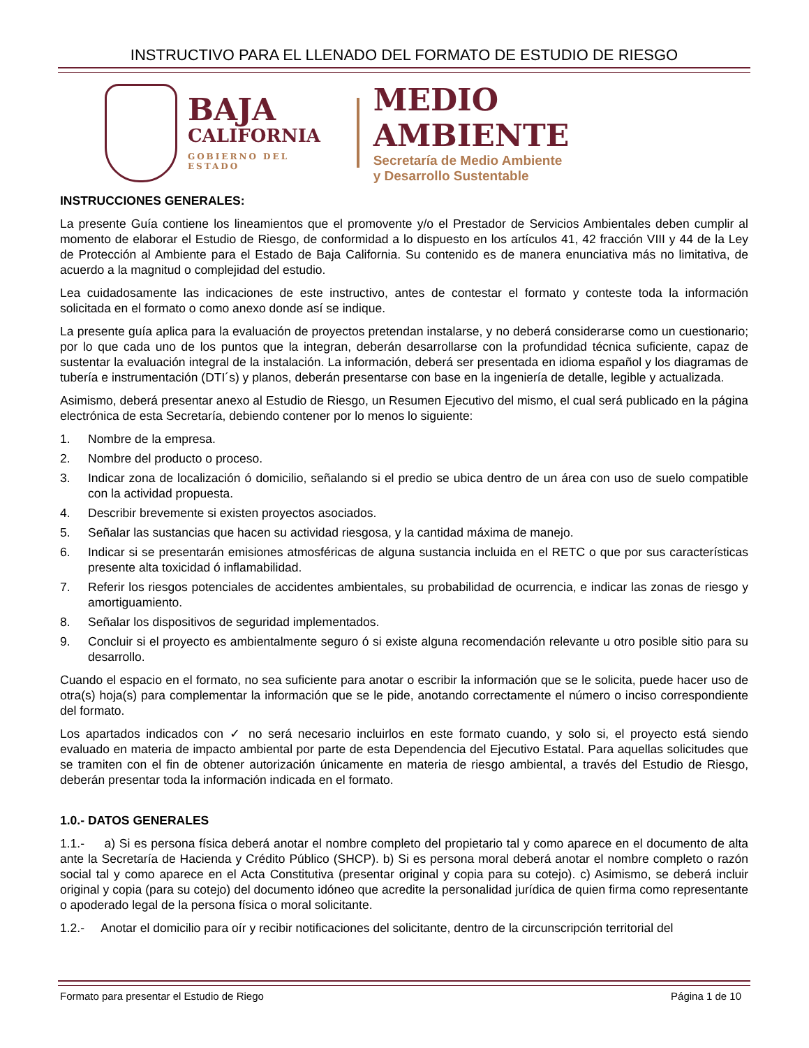INSTRUCTIVO PARA EL LLENADO DEL FORMATO DE ESTUDIO DE RIESGO
BAJA
CALIFORNIA
GOBIERNO DEL ESTADO
MEDIO AMBIENTE
Secretaría de Medio Ambiente
y Desarrollo Sustentable
INSTRUCCIONES GENERALES:
La presente Guía contiene los lineamientos que el promovente y/o el Prestador de Servicios Ambientales deben cumplir al momento de elaborar el Estudio de Riesgo, de conformidad a lo dispuesto en los artículos 41, 42 fracción VIII y 44 de la Ley de Protección al Ambiente para el Estado de Baja California. Su contenido es de manera enunciativa más no limitativa, de acuerdo a la magnitud o complejidad del estudio.
Lea cuidadosamente las indicaciones de este instructivo, antes de contestar el formato y conteste toda la información solicitada en el formato o como anexo donde así se indique.
La presente guía aplica para la evaluación de proyectos pretendan instalarse, y no deberá considerarse como un cuestionario; por lo que cada uno de los puntos que la integran, deberán desarrollarse con la profundidad técnica suficiente, capaz de sustentar la evaluación integral de la instalación. La información, deberá ser presentada en idioma español y los diagramas de tubería e instrumentación (DTI´s) y planos, deberán presentarse con base en la ingeniería de detalle, legible y actualizada.
Asimismo, deberá presentar anexo al Estudio de Riesgo, un Resumen Ejecutivo del mismo, el cual será publicado en la página electrónica de esta Secretaría, debiendo contener por lo menos lo siguiente:
1. Nombre de la empresa.
2. Nombre del producto o proceso.
3. Indicar zona de localización ó domicilio, señalando si el predio se ubica dentro de un área con uso de suelo compatible con la actividad propuesta.
4. Describir brevemente si existen proyectos asociados.
5. Señalar las sustancias que hacen su actividad riesgosa, y la cantidad máxima de manejo.
6. Indicar si se presentarán emisiones atmosféricas de alguna sustancia incluida en el RETC o que por sus características presente alta toxicidad ó inflamabilidad.
7. Referir los riesgos potenciales de accidentes ambientales, su probabilidad de ocurrencia, e indicar las zonas de riesgo y amortiguamiento.
8. Señalar los dispositivos de seguridad implementados.
9. Concluir si el proyecto es ambientalmente seguro ó si existe alguna recomendación relevante u otro posible sitio para su desarrollo.
Cuando el espacio en el formato, no sea suficiente para anotar o escribir la información que se le solicita, puede hacer uso de otra(s) hoja(s) para complementar la información que se le pide, anotando correctamente el número o inciso correspondiente del formato.
Los apartados indicados con ✓ no será necesario incluirlos en este formato cuando, y solo si, el proyecto está siendo evaluado en materia de impacto ambiental por parte de esta Dependencia del Ejecutivo Estatal. Para aquellas solicitudes que se tramiten con el fin de obtener autorización únicamente en materia de riesgo ambiental, a través del Estudio de Riesgo, deberán presentar toda la información indicada en el formato.
1.0.- DATOS GENERALES
1.1.- a) Si es persona física deberá anotar el nombre completo del propietario tal y como aparece en el documento de alta ante la Secretaría de Hacienda y Crédito Público (SHCP). b) Si es persona moral deberá anotar el nombre completo o razón social tal y como aparece en el Acta Constitutiva (presentar original y copia para su cotejo). c) Asimismo, se deberá incluir original y copia (para su cotejo) del documento idóneo que acredite la personalidad jurídica de quien firma como representante o apoderado legal de la persona física o moral solicitante.
1.2.- Anotar el domicilio para oír y recibir notificaciones del solicitante, dentro de la circunscripción territorial del
Formato para presentar el Estudio de Riego Página 1 de 10